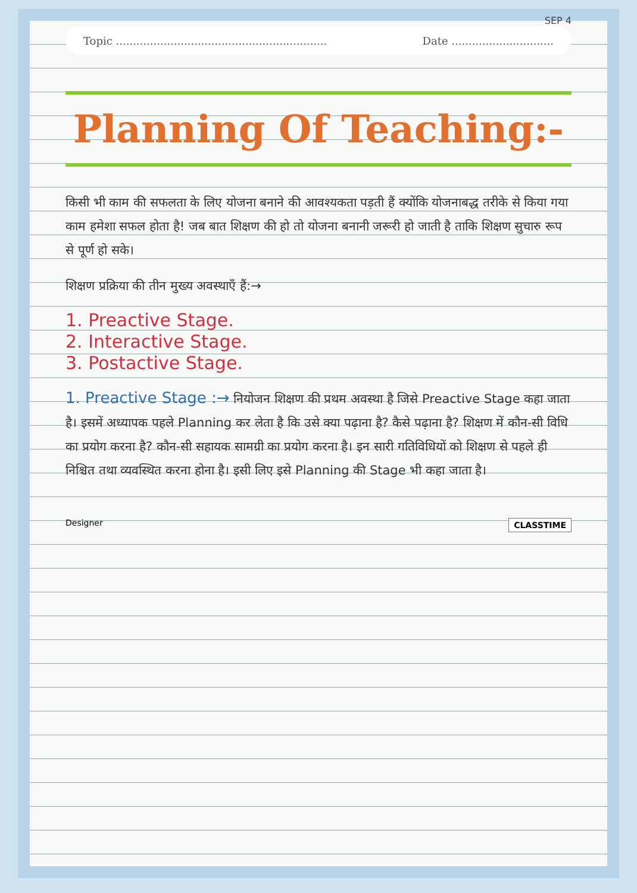SEP 4
Topic .............................................................. Date ..............................
Planning Of Teaching:-
किसी भी काम की सफलता के लिए योजना बनाने की आवश्यकता पड़ती हैं क्योंकि योजनाबद्ध तरीके से किया गया काम हमेशा सफल होता है! जब बात शिक्षण की हो तो योजना बनानी जरूरी हो जाती है ताकि शिक्षण सुचारु रूप से पूर्ण हो सके।
शिक्षण प्रक्रिया की तीन मुख्य अवस्थाएँ हैं:→
1. Preactive Stage.
2. Interactive Stage.
3. Postactive Stage.
1. Preactive Stage :→ नियोजन शिक्षण की प्रथम अवस्था है जिसे Preactive Stage कहा जाता है। इसमें अध्यापक पहले Planning कर लेता है कि उसे क्या पढ़ाना है? कैसे पढ़ाना है? शिक्षण में कौन-सी विधि का प्रयोग करना है? कौन-सी सहायक सामग्री का प्रयोग करना है। इन सारी गतिविधियों को शिक्षण से पहले ही निश्चित तथा व्यवस्थित करना होना है। इसी लिए इसे Planning की Stage भी कहा जाता है।
Designer CLASSTIME